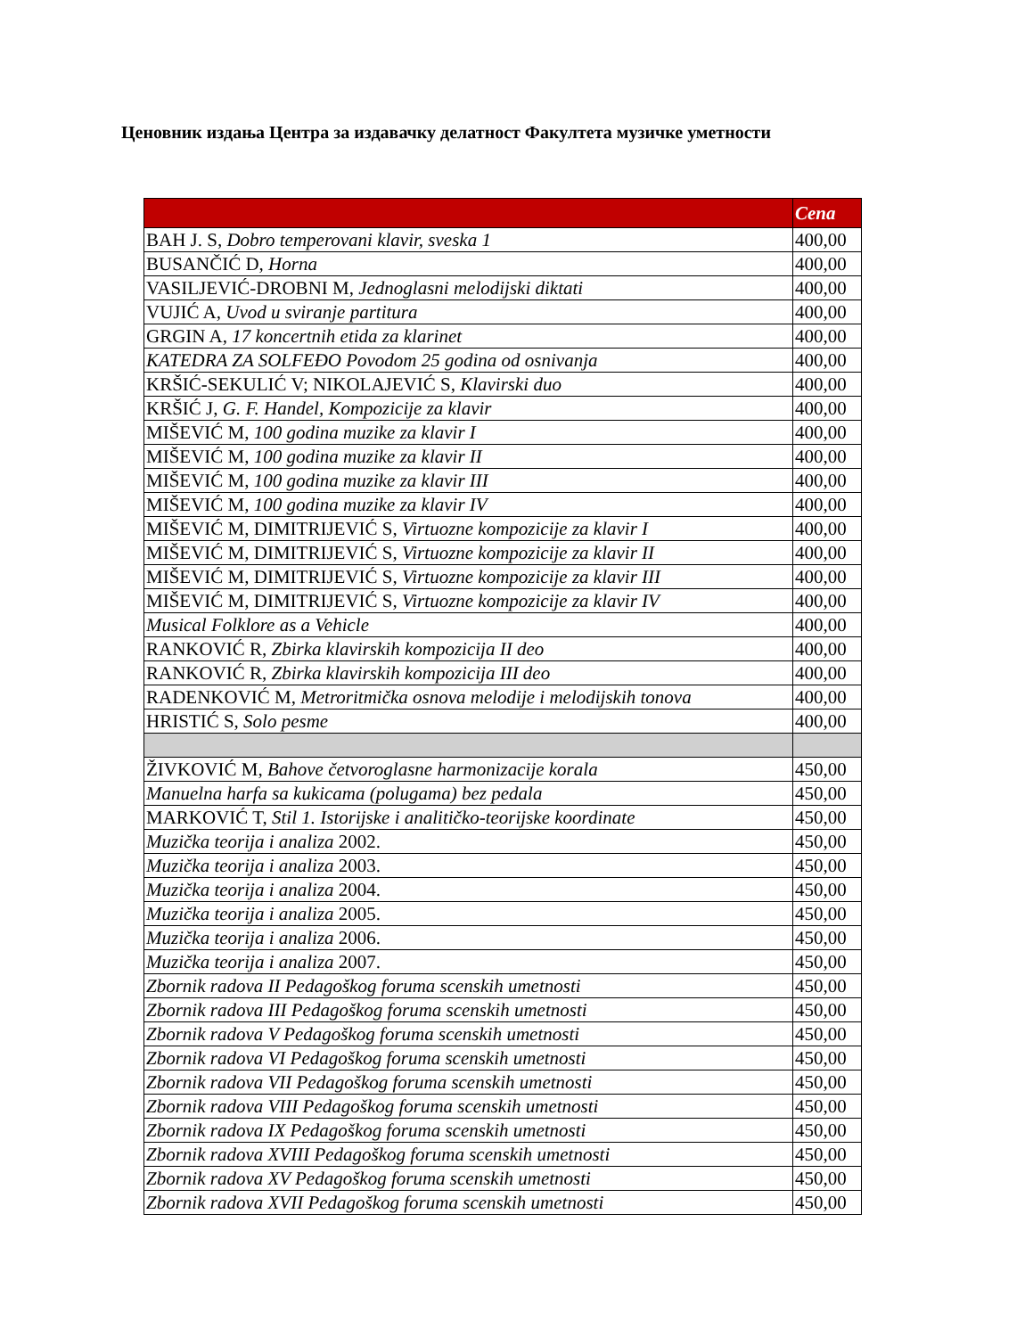Ценовник издања Центра за издавачку делатност Факултета музичке уметности
| | Cena |
| --- | --- |
| BAH J. S, Dobro temperovani klavir, sveska 1 | 400,00 |
| BUSANČIĆ D, Horna | 400,00 |
| VASILJEVIĆ-DROBNI M, Jednoglasni melodijski diktati | 400,00 |
| VUJIĆ A, Uvod u sviranje partitura | 400,00 |
| GRGIN A, 17 koncertnih etida za klarinet | 400,00 |
| KATEDRA ZA SOLFEĐO Povodom 25 godina od osnivanja | 400,00 |
| KRŠIĆ-SEKULIĆ V; NIKOLAJEVIĆ S, Klavirski duo | 400,00 |
| KRŠIĆ J, G. F. Handel, Kompozicije za klavir | 400,00 |
| MIŠEVIĆ M, 100 godina muzike za klavir I | 400,00 |
| MIŠEVIĆ M, 100 godina muzike za klavir II | 400,00 |
| MIŠEVIĆ M, 100 godina muzike za klavir III | 400,00 |
| MIŠEVIĆ M, 100 godina muzike za klavir IV | 400,00 |
| MIŠEVIĆ M, DIMITRIJEVIĆ S, Virtuozne kompozicije za klavir I | 400,00 |
| MIŠEVIĆ M, DIMITRIJEVIĆ S, Virtuozne kompozicije za klavir II | 400,00 |
| MIŠEVIĆ M, DIMITRIJEVIĆ S, Virtuozne kompozicije za klavir III | 400,00 |
| MIŠEVIĆ M, DIMITRIJEVIĆ S, Virtuozne kompozicije za klavir IV | 400,00 |
| Musical Folklore as a Vehicle | 400,00 |
| RANKOVIĆ R, Zbirka klavirskih kompozicija II deo | 400,00 |
| RANKOVIĆ R, Zbirka klavirskih kompozicija III deo | 400,00 |
| RADENKOVIĆ M, Metroritmička osnova melodije i melodijskih tonova | 400,00 |
| HRISTIĆ S, Solo pesme | 400,00 |
| ŽIVKOVIĆ M, Bahove četvoroglasne harmonizacije korala | 450,00 |
| Manuelna harfa sa kukicama (polugama) bez pedala | 450,00 |
| MARKOVIĆ T, Stil 1. Istorijske i analitičko-teorijske koordinate | 450,00 |
| Muzička teorija i analiza 2002. | 450,00 |
| Muzička teorija i analiza 2003. | 450,00 |
| Muzička teorija i analiza 2004. | 450,00 |
| Muzička teorija i analiza 2005. | 450,00 |
| Muzička teorija i analiza 2006. | 450,00 |
| Muzička teorija i analiza 2007. | 450,00 |
| Zbornik radova II Pedagoškog foruma scenskih umetnosti | 450,00 |
| Zbornik radova III Pedagoškog foruma scenskih umetnosti | 450,00 |
| Zbornik radova V Pedagoškog foruma scenskih umetnosti | 450,00 |
| Zbornik radova VI Pedagoškog foruma scenskih umetnosti | 450,00 |
| Zbornik radova VII Pedagoškog foruma scenskih umetnosti | 450,00 |
| Zbornik radova VIII Pedagoškog foruma scenskih umetnosti | 450,00 |
| Zbornik radova IX Pedagoškog foruma scenskih umetnosti | 450,00 |
| Zbornik radova XVIII Pedagoškog foruma scenskih umetnosti | 450,00 |
| Zbornik radova XV Pedagoškog foruma scenskih umetnosti | 450,00 |
| Zbornik radova XVII Pedagoškog foruma scenskih umetnosti | 450,00 |